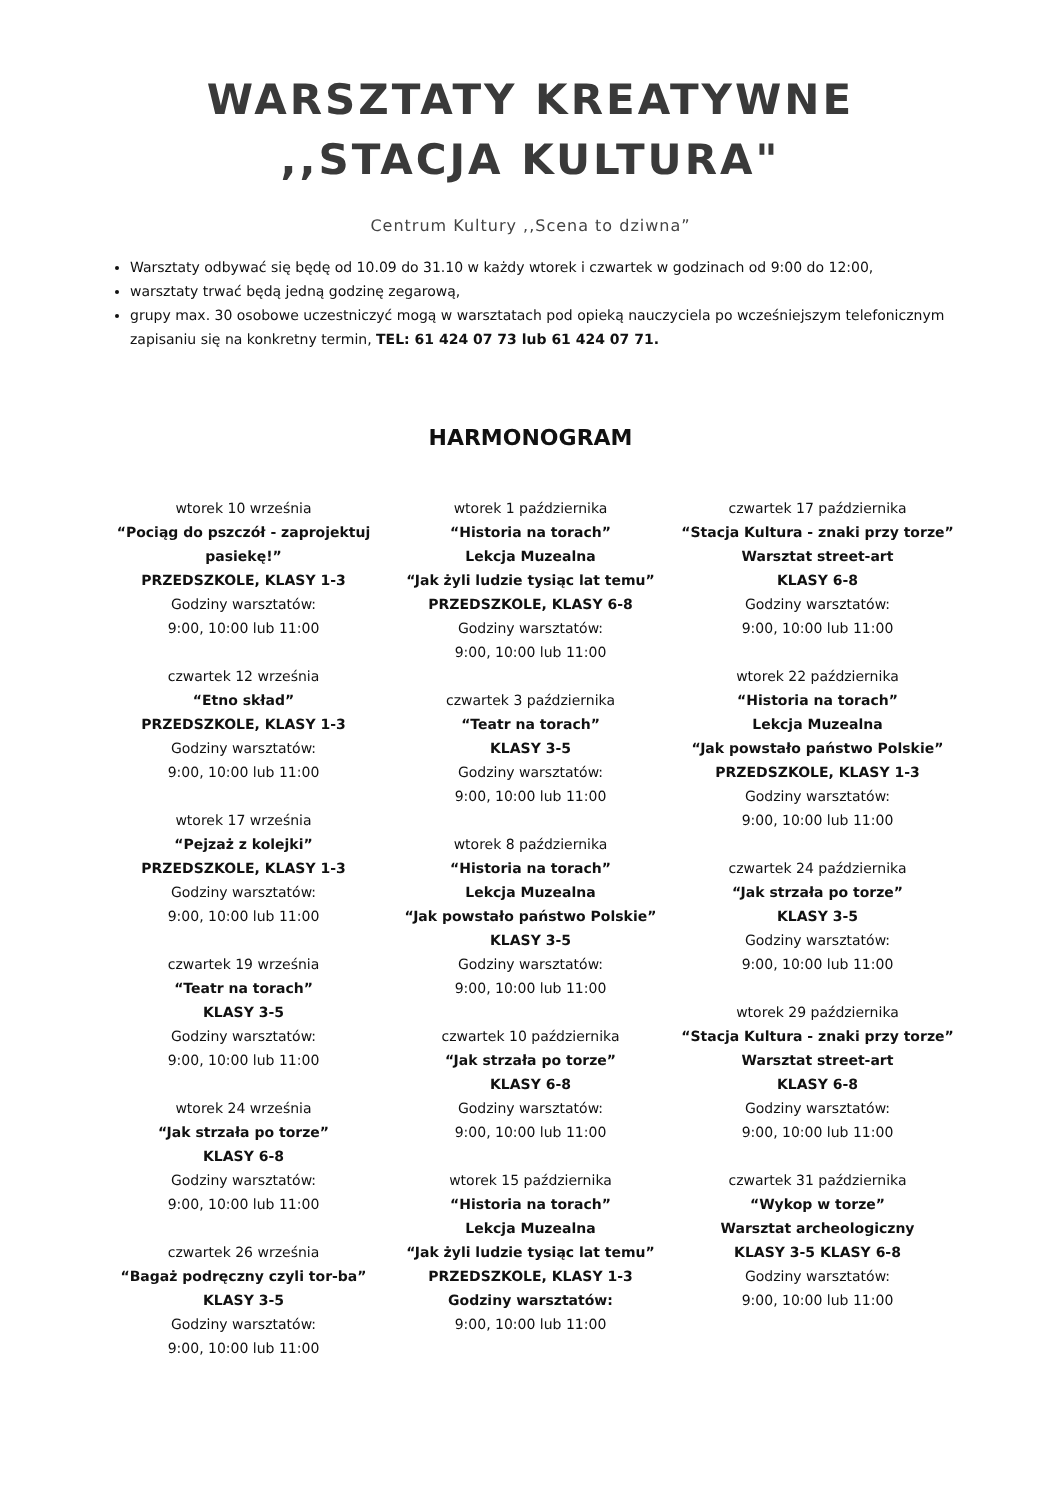WARSZTATY KREATYWNE
,,STACJA KULTURA"
Centrum Kultury ,,Scena to dziwna”
Warsztaty odbywać się będę od 10.09 do 31.10 w każdy wtorek i czwartek w godzinach od 9:00 do 12:00,
warsztaty trwać będą jedną godzinę zegarową,
grupy max. 30 osobowe uczestniczyć mogą w warsztatach pod opieką nauczyciela po wcześniejszym telefonicznym zapisaniu się na konkretny termin, TEL: 61 424 07 73 lub 61 424 07 71.
HARMONOGRAM
wtorek 10 września
“Pociąg do pszczół - zaprojektuj pasiekę!”
PRZEDSZKOLE, KLASY 1-3
Godziny warsztatów:
9:00, 10:00 lub 11:00
czwartek 12 września
“Etno skład”
PRZEDSZKOLE, KLASY 1-3
Godziny warsztatów:
9:00, 10:00 lub 11:00
wtorek 17 września
“Pejzaż z kolejki”
PRZEDSZKOLE, KLASY 1-3
Godziny warsztatów:
9:00, 10:00 lub 11:00
czwartek 19 września
“Teatr na torach”
KLASY 3-5
Godziny warsztatów:
9:00, 10:00 lub 11:00
wtorek 24 września
“Jak strzała po torze”
KLASY 6-8
Godziny warsztatów:
9:00, 10:00 lub 11:00
czwartek 26 września
“Bagaż podręczny czyli tor-ba”
KLASY 3-5
Godziny warsztatów:
9:00, 10:00 lub 11:00
wtorek 1 października
“Historia na torach”
Lekcja Muzealna
“Jak żyli ludzie tysiąc lat temu”
PRZEDSZKOLE, KLASY 6-8
Godziny warsztatów:
9:00, 10:00 lub 11:00
czwartek 3 października
“Teatr na torach”
KLASY 3-5
Godziny warsztatów:
9:00, 10:00 lub 11:00
wtorek 8 października
“Historia na torach”
Lekcja Muzealna
“Jak powstało państwo Polskie”
KLASY 3-5
Godziny warsztatów:
9:00, 10:00 lub 11:00
czwartek 10 października
“Jak strzała po torze”
KLASY 6-8
Godziny warsztatów:
9:00, 10:00 lub 11:00
wtorek 15 października
“Historia na torach”
Lekcja Muzealna
“Jak żyli ludzie tysiąc lat temu”
PRZEDSZKOLE, KLASY 1-3
Godziny warsztatów:
9:00, 10:00 lub 11:00
czwartek 17 października
“Stacja Kultura - znaki przy torze”
Warsztat street-art
KLASY 6-8
Godziny warsztatów:
9:00, 10:00 lub 11:00
wtorek 22 października
“Historia na torach”
Lekcja Muzealna
“Jak powstało państwo Polskie”
PRZEDSZKOLE, KLASY 1-3
Godziny warsztatów:
9:00, 10:00 lub 11:00
czwartek 24 października
“Jak strzała po torze”
KLASY 3-5
Godziny warsztatów:
9:00, 10:00 lub 11:00
wtorek 29 października
“Stacja Kultura - znaki przy torze”
Warsztat street-art
KLASY 6-8
Godziny warsztatów:
9:00, 10:00 lub 11:00
czwartek 31 października
“Wykop w torze”
Warsztat archeologiczny
KLASY 3-5 KLASY 6-8
Godziny warsztatów:
9:00, 10:00 lub 11:00